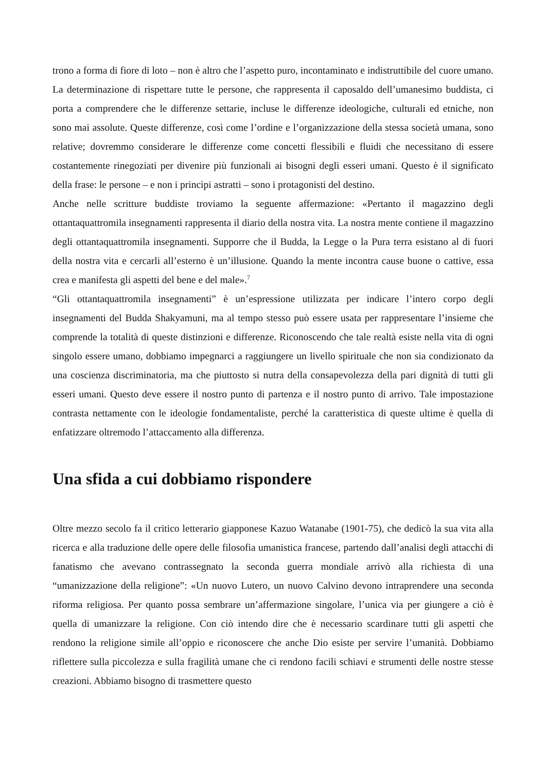trono a forma di fiore di loto – non è altro che l’aspetto puro, incontaminato e indistruttibile del cuore umano. La determinazione di rispettare tutte le persone, che rappresenta il caposaldo dell’umanesimo buddista, ci porta a comprendere che le differenze settarie, incluse le differenze ideologiche, culturali ed etniche, non sono mai assolute. Queste differenze, così come l’ordine e l’organizzazione della stessa società umana, sono relative; dovremmo considerare le differenze come concetti flessibili e fluidi che necessitano di essere costantemente rinegoziati per divenire più funzionali ai bisogni degli esseri umani. Questo è il significato della frase: le persone – e non i princìpi astratti – sono i protagonisti del destino.
Anche nelle scritture buddiste troviamo la seguente affermazione: «Pertanto il magazzino degli ottantaquattromila insegnamenti rappresenta il diario della nostra vita. La nostra mente contiene il magazzino degli ottantaquattromila insegnamenti. Supporre che il Budda, la Legge o la Pura terra esistano al di fuori della nostra vita e cercarli all’esterno è un’illusione. Quando la mente incontra cause buone o cattive, essa crea e manifesta gli aspetti del bene e del male».<sup>7</sup>
“Gli ottantaquattromila insegnamenti” è un’espressione utilizzata per indicare l’intero corpo degli insegnamenti del Budda Shakyamuni, ma al tempo stesso può essere usata per rappresentare l’insieme che comprende la totalità di queste distinzioni e differenze. Riconoscendo che tale realtà esiste nella vita di ogni singolo essere umano, dobbiamo impegnarci a raggiungere un livello spirituale che non sia condizionato da una coscienza discriminatoria, ma che piuttosto si nutra della consapevolezza della pari dignità di tutti gli esseri umani. Questo deve essere il nostro punto di partenza e il nostro punto di arrivo. Tale impostazione contrasta nettamente con le ideologie fondamentaliste, perché la caratteristica di queste ultime è quella di enfatizzare oltremodo l’attaccamento alla differenza.
Una sfida a cui dobbiamo rispondere
Oltre mezzo secolo fa il critico letterario giapponese Kazuo Watanabe (1901-75), che dedicò la sua vita alla ricerca e alla traduzione delle opere delle filosofia umanistica francese, partendo dall’analisi degli attacchi di fanatismo che avevano contrassegnato la seconda guerra mondiale arrivò alla richiesta di una “umanizzazione della religione”: «Un nuovo Lutero, un nuovo Calvino devono intraprendere una seconda riforma religiosa. Per quanto possa sembrare un’affermazione singolare, l’unica via per giungere a ciò è quella di umanizzare la religione. Con ciò intendo dire che è necessario scardinare tutti gli aspetti che rendono la religione simile all’oppio e riconoscere che anche Dio esiste per servire l’umanità. Dobbiamo riflettere sulla piccolezza e sulla fragilità umane che ci rendono facili schiavi e strumenti delle nostre stesse creazioni. Abbiamo bisogno di trasmettere questo